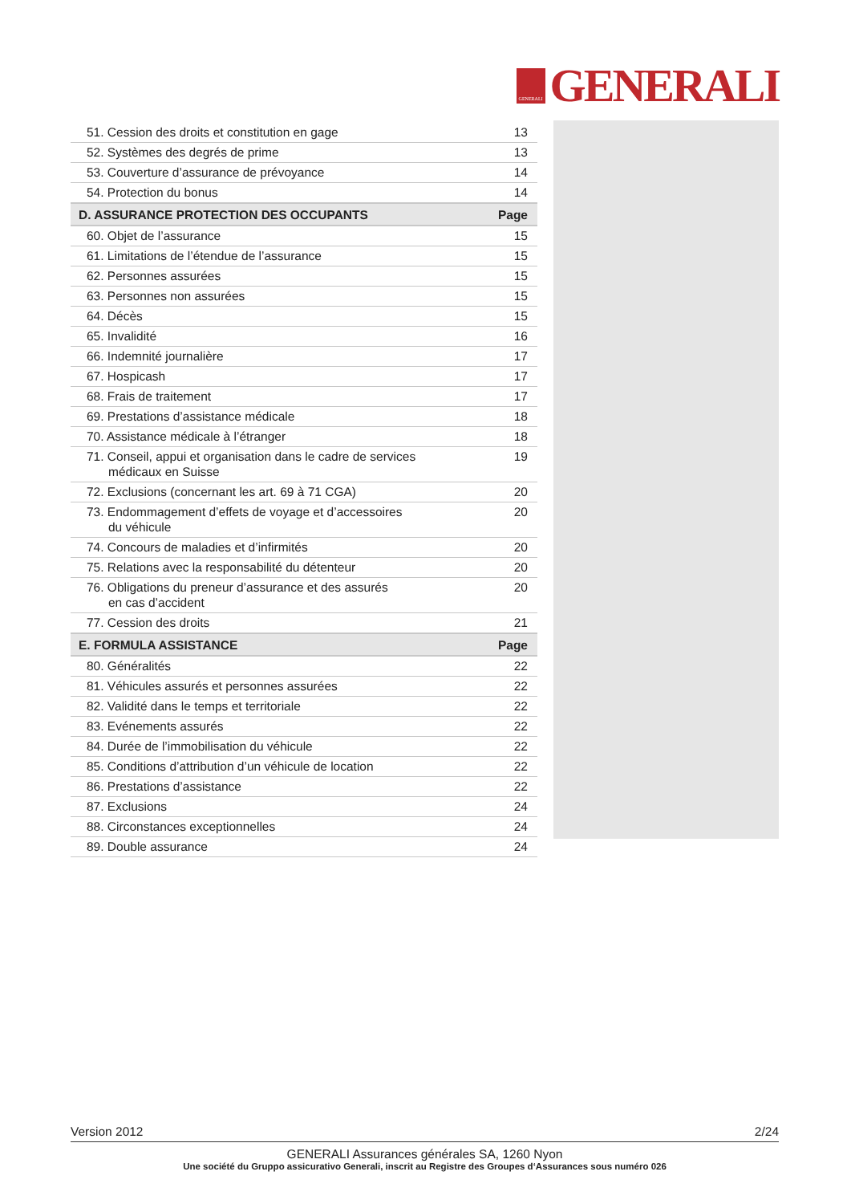GENERALI
GENERALI
| 51. Cession des droits et constitution en gage | 13 |
| 52. Systèmes des degrés de prime | 13 |
| 53. Couverture d’assurance de prévoyance | 14 |
| 54. Protection du bonus | 14 |
| D. ASSURANCE PROTECTION DES OCCUPANTS | Page |
| 60. Objet de l’assurance | 15 |
| 61. Limitations de l’étendue de l’assurance | 15 |
| 62. Personnes assurées | 15 |
| 63. Personnes non assurées | 15 |
| 64. Décès | 15 |
| 65. Invalidité | 16 |
| 66. Indemnité journalière | 17 |
| 67. Hospicash | 17 |
| 68. Frais de traitement | 17 |
| 69. Prestations d’assistance médicale | 18 |
| 70. Assistance médicale à l’étranger | 18 |
| 71. Conseil, appui et organisation dans le cadre de services médicaux en Suisse | 19 |
| 72. Exclusions (concernant les art. 69 à 71 CGA) | 20 |
| 73. Endommagement d’effets de voyage et d’accessoires du véhicule | 20 |
| 74. Concours de maladies et d’infirmités | 20 |
| 75. Relations avec la responsabilité du détenteur | 20 |
| 76. Obligations du preneur d’assurance et des assurés en cas d’accident | 20 |
| 77. Cession des droits | 21 |
| E. FORMULA ASSISTANCE | Page |
| 80. Généralités | 22 |
| 81. Véhicules assurés et personnes assurées | 22 |
| 82. Validité dans le temps et territoriale | 22 |
| 83. Evénements assurés | 22 |
| 84. Durée de l’immobilisation du véhicule | 22 |
| 85. Conditions d’attribution d’un véhicule de location | 22 |
| 86. Prestations d’assistance | 22 |
| 87. Exclusions | 24 |
| 88. Circonstances exceptionnelles | 24 |
| 89. Double assurance | 24 |
Version 2012 2/24
GENERALI Assurances générales SA, 1260 Nyon
Une société du Gruppo assicurativo Generali, inscrit au Registre des Groupes d‘Assurances sous numéro 026